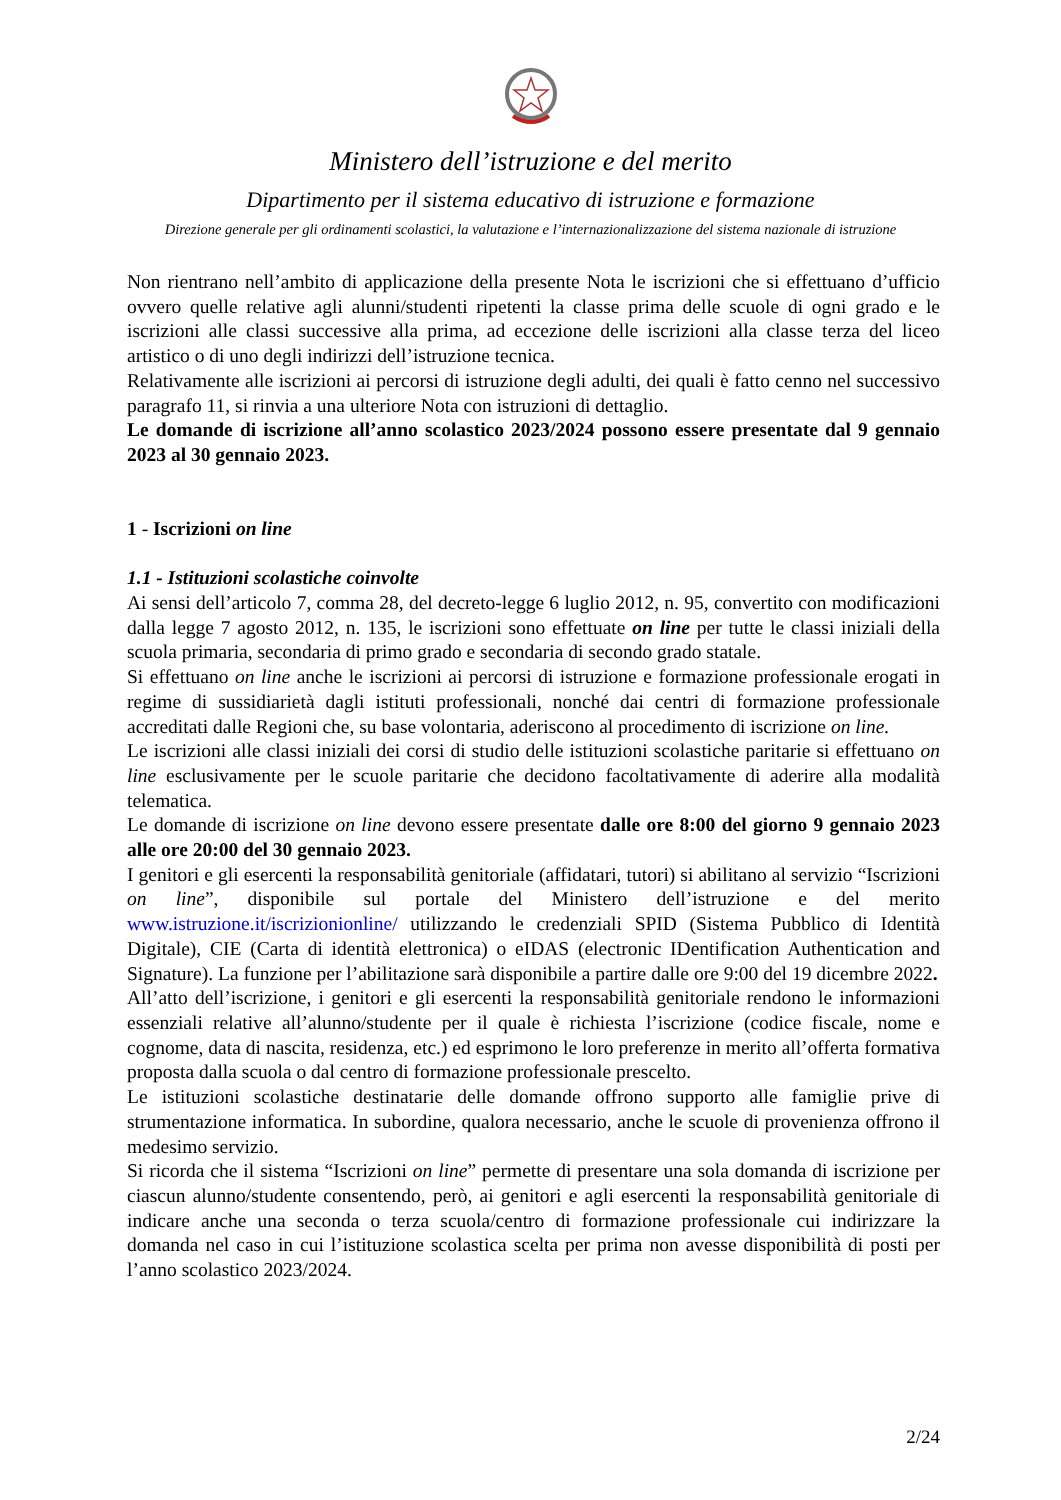Ministero dell’istruzione e del merito
Dipartimento per il sistema educativo di istruzione e formazione
Direzione generale per gli ordinamenti scolastici, la valutazione e l’internazionalizzazione del sistema nazionale di istruzione
Non rientrano nell’ambito di applicazione della presente Nota le iscrizioni che si effettuano d’ufficio ovvero quelle relative agli alunni/studenti ripetenti la classe prima delle scuole di ogni grado e le iscrizioni alle classi successive alla prima, ad eccezione delle iscrizioni alla classe terza del liceo artistico o di uno degli indirizzi dell’istruzione tecnica.
Relativamente alle iscrizioni ai percorsi di istruzione degli adulti, dei quali è fatto cenno nel successivo paragrafo 11, si rinvia a una ulteriore Nota con istruzioni di dettaglio.
Le domande di iscrizione all’anno scolastico 2023/2024 possono essere presentate dal 9 gennaio 2023 al 30 gennaio 2023.
1 - Iscrizioni on line
1.1 - Istituzioni scolastiche coinvolte
Ai sensi dell’articolo 7, comma 28, del decreto-legge 6 luglio 2012, n. 95, convertito con modificazioni dalla legge 7 agosto 2012, n. 135, le iscrizioni sono effettuate on line per tutte le classi iniziali della scuola primaria, secondaria di primo grado e secondaria di secondo grado statale.
Si effettuano on line anche le iscrizioni ai percorsi di istruzione e formazione professionale erogati in regime di sussidiarietà dagli istituti professionali, nonché dai centri di formazione professionale accreditati dalle Regioni che, su base volontaria, aderiscono al procedimento di iscrizione on line.
Le iscrizioni alle classi iniziali dei corsi di studio delle istituzioni scolastiche paritarie si effettuano on line esclusivamente per le scuole paritarie che decidono facoltativamente di aderire alla modalità telematica.
Le domande di iscrizione on line devono essere presentate dalle ore 8:00 del giorno 9 gennaio 2023 alle ore 20:00 del 30 gennaio 2023.
I genitori e gli esercenti la responsabilità genitoriale (affidatari, tutori) si abilitano al servizio “Iscrizioni on line”, disponibile sul portale del Ministero dell’istruzione e del merito www.istruzione.it/iscrizionionline/ utilizzando le credenziali SPID (Sistema Pubblico di Identità Digitale), CIE (Carta di identità elettronica) o eIDAS (electronic IDentification Authentication and Signature). La funzione per l’abilitazione sarà disponibile a partire dalle ore 9:00 del 19 dicembre 2022.
All’atto dell’iscrizione, i genitori e gli esercenti la responsabilità genitoriale rendono le informazioni essenziali relative all’alunno/studente per il quale è richiesta l’iscrizione (codice fiscale, nome e cognome, data di nascita, residenza, etc.) ed esprimono le loro preferenze in merito all’offerta formativa proposta dalla scuola o dal centro di formazione professionale prescelto.
Le istituzioni scolastiche destinatarie delle domande offrono supporto alle famiglie prive di strumentazione informatica. In subordine, qualora necessario, anche le scuole di provenienza offrono il medesimo servizio.
Si ricorda che il sistema “Iscrizioni on line” permette di presentare una sola domanda di iscrizione per ciascun alunno/studente consentendo, però, ai genitori e agli esercenti la responsabilità genitoriale di indicare anche una seconda o terza scuola/centro di formazione professionale cui indirizzare la domanda nel caso in cui l’istituzione scolastica scelta per prima non avesse disponibilità di posti per l’anno scolastico 2023/2024.
2/24